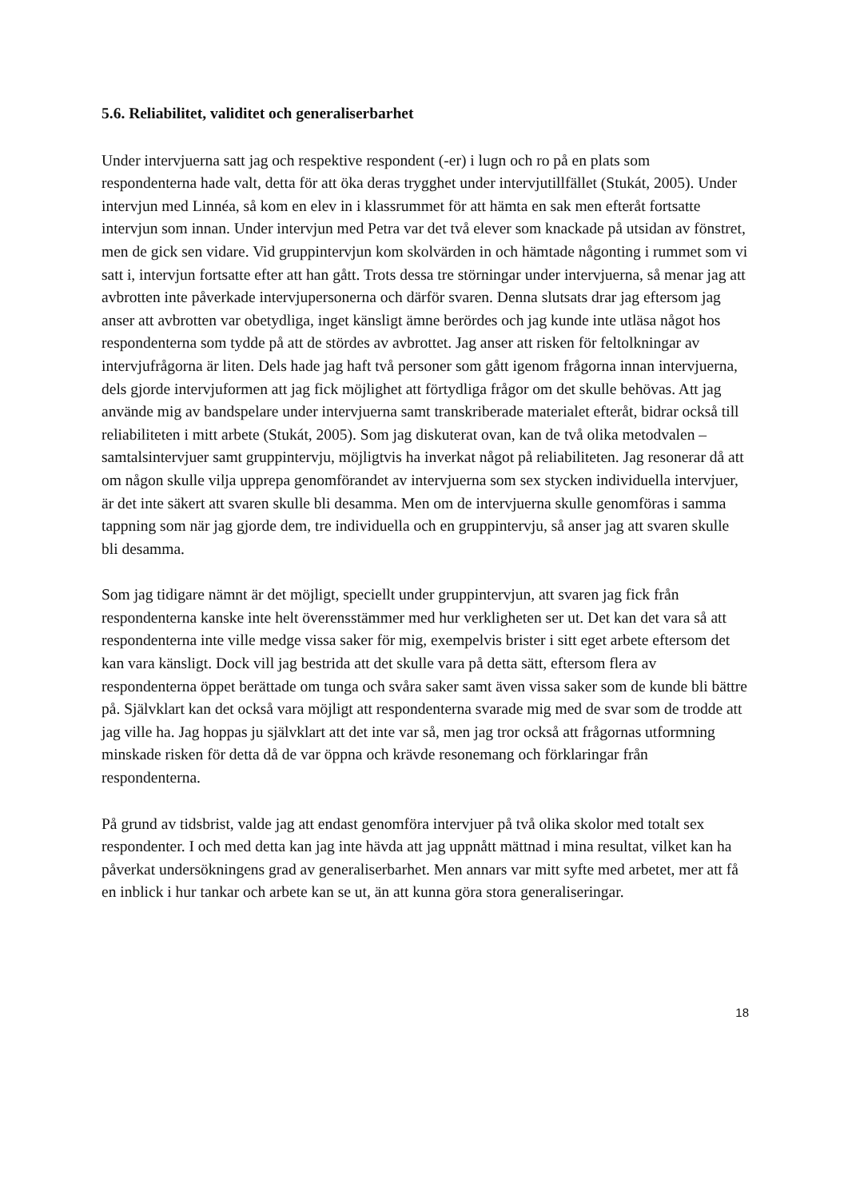5.6. Reliabilitet, validitet och generaliserbarhet
Under intervjuerna satt jag och respektive respondent (-er) i lugn och ro på en plats som respondenterna hade valt, detta för att öka deras trygghet under intervjutillfället (Stukát, 2005). Under intervjun med Linnéa, så kom en elev in i klassrummet för att hämta en sak men efteråt fortsatte intervjun som innan. Under intervjun med Petra var det två elever som knackade på utsidan av fönstret, men de gick sen vidare. Vid gruppintervjun kom skolvärden in och hämtade någonting i rummet som vi satt i, intervjun fortsatte efter att han gått. Trots dessa tre störningar under intervjuerna, så menar jag att avbrotten inte påverkade intervjupersonerna och därför svaren. Denna slutsats drar jag eftersom jag anser att avbrotten var obetydliga, inget känsligt ämne berördes och jag kunde inte utläsa något hos respondenterna som tydde på att de stördes av avbrottet. Jag anser att risken för feltolkningar av intervjufrågorna är liten. Dels hade jag haft två personer som gått igenom frågorna innan intervjuerna, dels gjorde intervjuformen att jag fick möjlighet att förtydliga frågor om det skulle behövas. Att jag använde mig av bandspelare under intervjuerna samt transkriberade materialet efteråt, bidrar också till reliabiliteten i mitt arbete (Stukát, 2005). Som jag diskuterat ovan, kan de två olika metodvalen – samtalsintervjuer samt gruppintervju, möjligtvis ha inverkat något på reliabiliteten. Jag resonerar då att om någon skulle vilja upprepa genomförandet av intervjuerna som sex stycken individuella intervjuer, är det inte säkert att svaren skulle bli desamma. Men om de intervjuerna skulle genomföras i samma tappning som när jag gjorde dem, tre individuella och en gruppintervju, så anser jag att svaren skulle bli desamma.
Som jag tidigare nämnt är det möjligt, speciellt under gruppintervjun, att svaren jag fick från respondenterna kanske inte helt överensstämmer med hur verkligheten ser ut. Det kan det vara så att respondenterna inte ville medge vissa saker för mig, exempelvis brister i sitt eget arbete eftersom det kan vara känsligt. Dock vill jag bestrida att det skulle vara på detta sätt, eftersom flera av respondenterna öppet berättade om tunga och svåra saker samt även vissa saker som de kunde bli bättre på. Självklart kan det också vara möjligt att respondenterna svarade mig med de svar som de trodde att jag ville ha. Jag hoppas ju självklart att det inte var så, men jag tror också att frågornas utformning minskade risken för detta då de var öppna och krävde resonemang och förklaringar från respondenterna.
På grund av tidsbrist, valde jag att endast genomföra intervjuer på två olika skolor med totalt sex respondenter. I och med detta kan jag inte hävda att jag uppnått mättnad i mina resultat, vilket kan ha påverkat undersökningens grad av generaliserbarhet. Men annars var mitt syfte med arbetet, mer att få en inblick i hur tankar och arbete kan se ut, än att kunna göra stora generaliseringar.
18